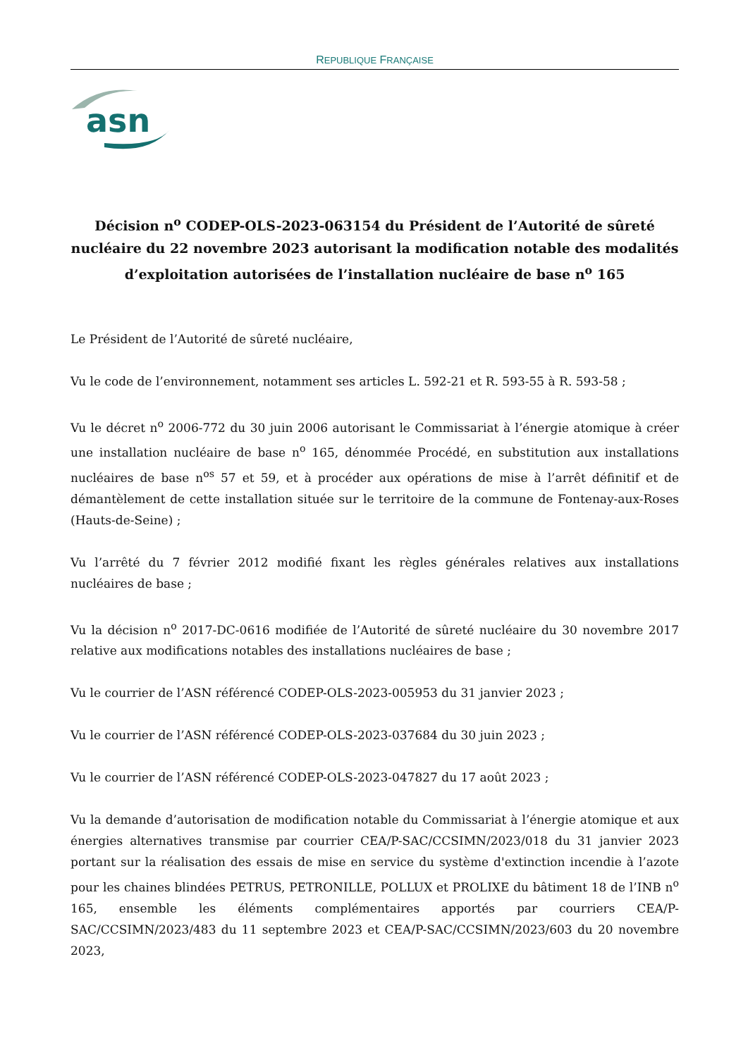REPUBLIQUE FRANÇAISE
asn
Décision n<sup>o</sup> CODEP-OLS-2023-063154 du Président de l’Autorité de sûreté nucléaire du 22 novembre 2023 autorisant la modification notable des modalités d’exploitation autorisées de l’installation nucléaire de base n<sup>o</sup> 165
Le Président de l’Autorité de sûreté nucléaire,
Vu le code de l’environnement, notamment ses articles L. 592-21 et R. 593-55 à R. 593-58 ;
Vu le décret n<sup>o</sup> 2006-772 du 30 juin 2006 autorisant le Commissariat à l’énergie atomique à créer une installation nucléaire de base n<sup>o</sup> 165, dénommée Procédé, en substitution aux installations nucléaires de base n<sup>os</sup> 57 et 59, et à procéder aux opérations de mise à l’arrêt définitif et de démantèlement de cette installation située sur le territoire de la commune de Fontenay-aux-Roses (Hauts-de-Seine) ;
Vu l’arrêté du 7 février 2012 modifié fixant les règles générales relatives aux installations nucléaires de base ;
Vu la décision n<sup>o</sup> 2017-DC-0616 modifiée de l’Autorité de sûreté nucléaire du 30 novembre 2017 relative aux modifications notables des installations nucléaires de base ;
Vu le courrier de l’ASN référencé CODEP-OLS-2023-005953 du 31 janvier 2023 ;
Vu le courrier de l’ASN référencé CODEP-OLS-2023-037684 du 30 juin 2023 ;
Vu le courrier de l’ASN référencé CODEP-OLS-2023-047827 du 17 août 2023 ;
Vu la demande d’autorisation de modification notable du Commissariat à l’énergie atomique et aux énergies alternatives transmise par courrier CEA/P-SAC/CCSIMN/2023/018 du 31 janvier 2023 portant sur la réalisation des essais de mise en service du système d'extinction incendie à l’azote pour les chaines blindées PETRUS, PETRONILLE, POLLUX et PROLIXE du bâtiment 18 de l’INB n<sup>o</sup> 165, ensemble les éléments complémentaires apportés par courriers CEA/P-SAC/CCSIMN/2023/483 du 11 septembre 2023 et CEA/P-SAC/CCSIMN/2023/603 du 20 novembre 2023,